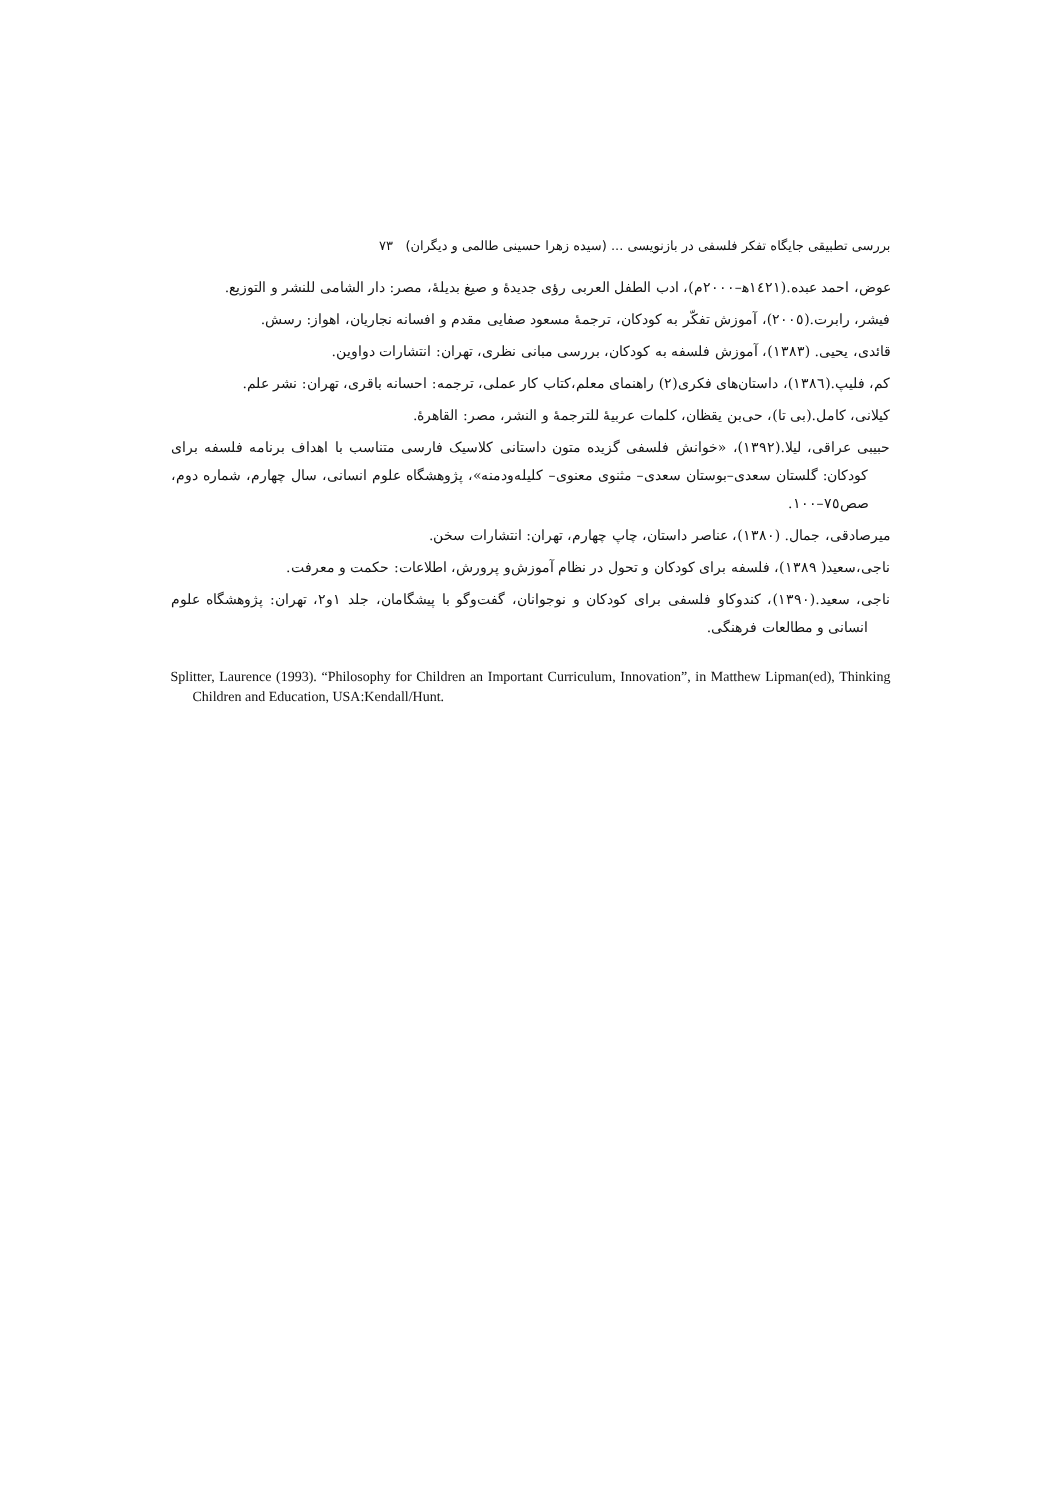بررسی تطبیقی جایگاه تفکر فلسفی در بازنویسی ... (سیده زهرا حسینی طالمی و دیگران) ۷۳
عوض، احمد عبده.(١٤٢١ه‍–٢٠٠٠م)، ادب الطفل العربی رؤی جدیدهٔ و صیغ بدیلهٔ، مصر: دار الشامی للنشر و التوزیع.
فیشر، رابرت.(٢٠٠٥)، آموزش تفکّر به کودکان، ترجمهٔ مسعود صفایی مقدم و افسانه نجاریان، اهواز: رسش.
قائدی، یحیی. (١٣٨٣)، آموزش فلسفه به کودکان، بررسی مبانی نظری، تهران: انتشارات دواوین.
کم، فلیپ.(١٣٨٦)، داستان‌های فکری(٢) راهنمای معلم،کتاب کار عملی، ترجمه: احسانه باقری، تهران: نشر علم.
کیلانی، کامل.(بی تا)، حی‌بن یقظان، کلمات عربیهٔ للترجمهٔ و النشر، مصر: القاهرهٔ.
حبیبی عراقی، لیلا.(١٣٩٢)، «خوانش فلسفی گزیده متون داستانی کلاسیک فارسی متناسب با اهداف برنامه فلسفه برای کودکان: گلستان سعدی–بوستان سعدی– مثنوی معنوی– کلیله‌ودمنه»، پژوهشگاه علوم انسانی، سال چهارم، شماره دوم، صص٧٥–١٠٠.
میرصادقی، جمال. (١٣٨٠)، عناصر داستان، چاپ چهارم، تهران: انتشارات سخن.
ناجی،سعید( ١٣٨٩)، فلسفه برای کودکان و تحول در نظام آموزش‌و پرورش، اطلاعات: حکمت و معرفت.
ناجی، سعید.(١٣٩٠)، کندوکاو فلسفی برای کودکان و نوجوانان، گفت‌وگو با پیشگامان، جلد ١و٢، تهران: پژوهشگاه علوم انسانی و مطالعات فرهنگی.
Splitter, Laurence (1993). “Philosophy for Children an Important Curriculum, Innovation”, in Matthew Lipman(ed), Thinking Children and Education, USA:Kendall/Hunt.